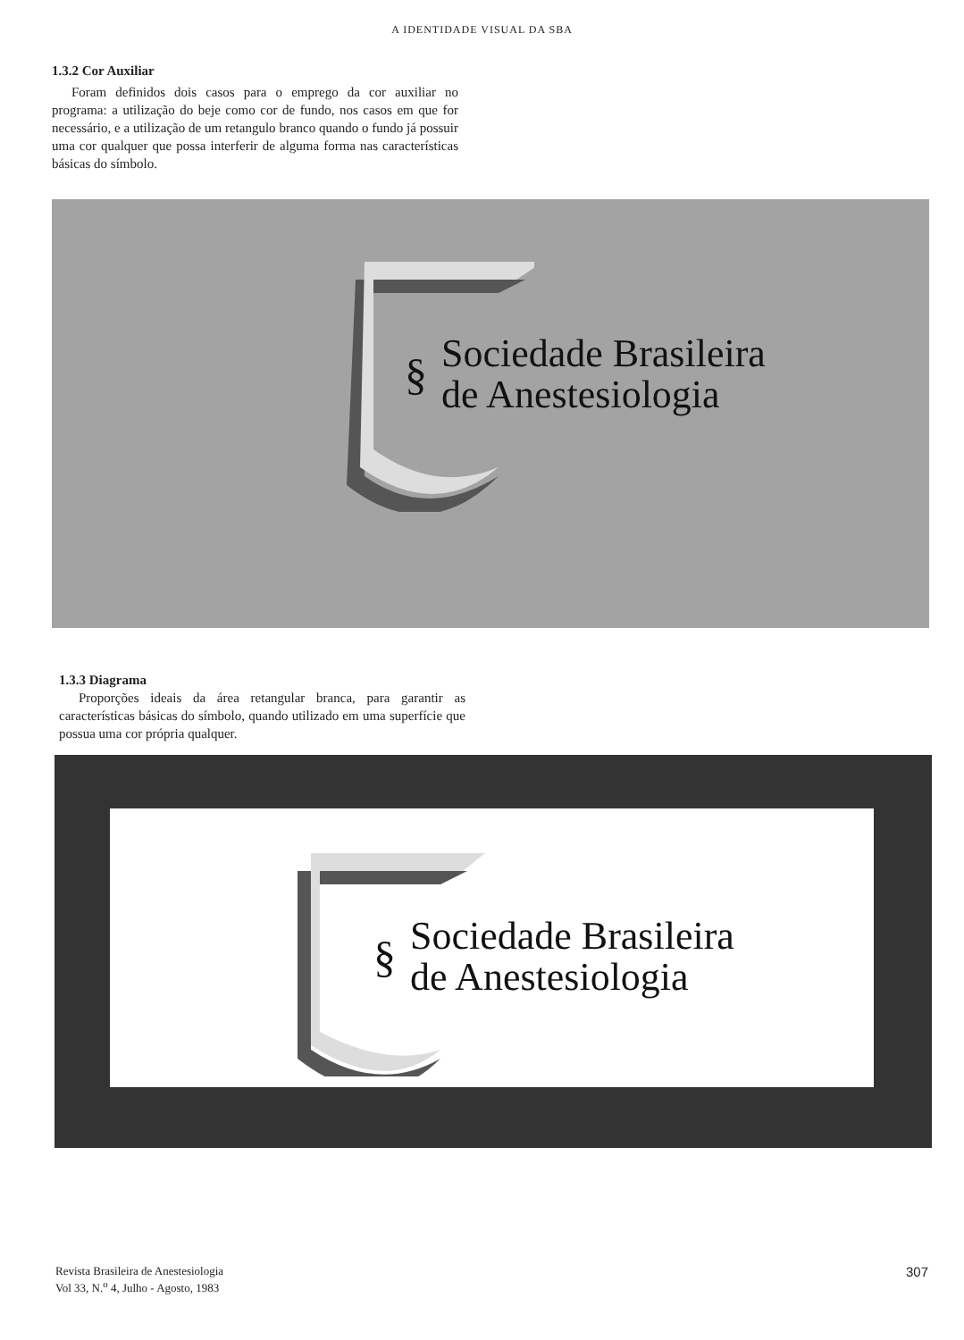A IDENTIDADE VISUAL DA SBA
1.3.2 Cor Auxiliar
Foram definidos dois casos para o emprego da cor auxiliar no programa: a utilização do beje como cor de fundo, nos casos em que for necessário, e a utilização de um retangulo branco quando o fundo já possuir uma cor qualquer que possa interferir de alguma forma nas características básicas do símbolo.
§
Sociedade Brasileira
de Anestesiologia
1.3.3 Diagrama
Proporções ideais da área retangular branca, para garantir as características básicas do símbolo, quando utilizado em uma superfície que possua uma cor própria qualquer.
§
Sociedade Brasileira
de Anestesiologia
Revista Brasileira de Anestesiologia
Vol 33, N.<sup>o</sup> 4, Julho - Agosto, 1983
307